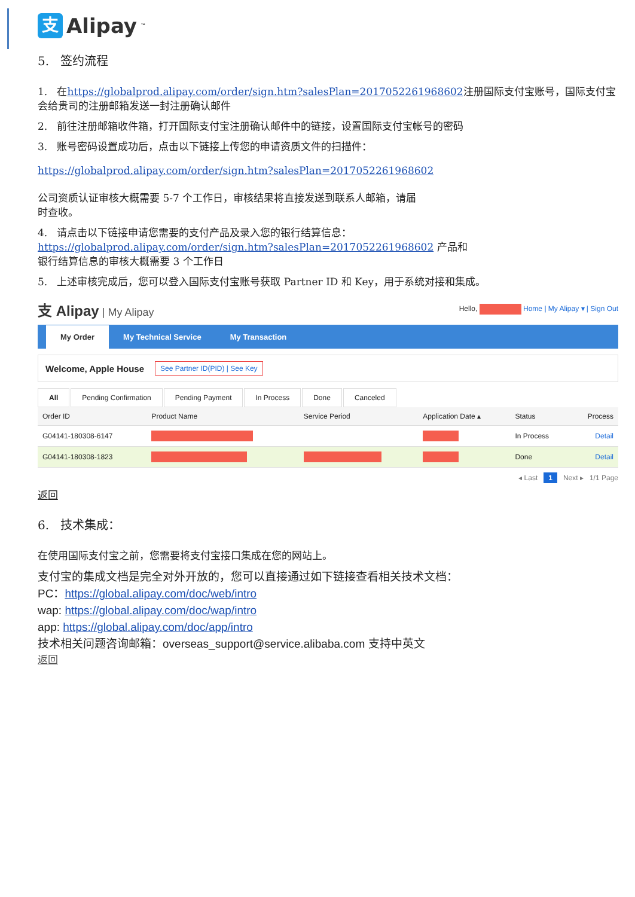支 Alipay<sup>™</sup>
5. 签约流程
1. 在https://globalprod.alipay.com/order/sign.htm?salesPlan=2017052261968602注册国际支付宝账号，国际支付宝会给贵司的注册邮箱发送一封注册确认邮件
2. 前往注册邮箱收件箱，打开国际支付宝注册确认邮件中的链接，设置国际支付宝帐号的密码
3. 账号密码设置成功后，点击以下链接上传您的申请资质文件的扫描件：
https://globalprod.alipay.com/order/sign.htm?salesPlan=2017052261968602
公司资质认证审核大概需要 5-7 个工作日，审核结果将直接发送到联系人邮箱，请届
时查收。
4. 请点击以下链接申请您需要的支付产品及录入您的银行结算信息：
https://globalprod.alipay.com/order/sign.htm?salesPlan=2017052261968602 产品和
银行结算信息的审核大概需要 3 个工作日
5. 上述审核完成后，您可以登入国际支付宝账号获取 Partner ID 和 Key，用于系统对接和集成。
支 Alipay | My Alipay
Hello, Home | My Alipay ▾ | Sign Out
My Order My Technical Service My Transaction
Welcome, Apple House See Partner ID(PID) | See Key
All Pending Confirmation Pending Payment In Process Done Canceled
| Order ID | Product Name | Service Period | Application Date ▴ | Status | Process |
| --- | --- | --- | --- | --- | --- |
| G04141-180308-6147 | | | | In Process | Detail |
| G04141-180308-1823 | | | | Done | Detail |
◂ Last 1 Next ▸ 1/1 Page
返回
6. 技术集成：
在使用国际支付宝之前，您需要将支付宝接口集成在您的网站上。
支付宝的集成文档是完全对外开放的，您可以直接通过如下链接查看相关技术文档：
PC：https://global.alipay.com/doc/web/intro
wap: https://global.alipay.com/doc/wap/intro
app: https://global.alipay.com/doc/app/intro
技术相关问题咨询邮箱：overseas_support@service.alibaba.com 支持中英文
返回